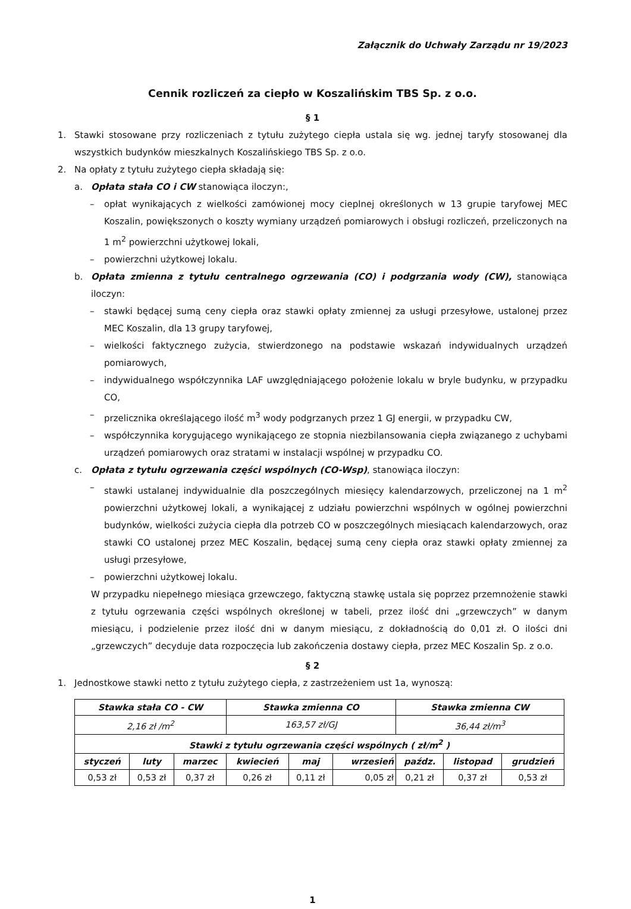Załącznik do Uchwały Zarządu nr 19/2023
Cennik rozliczeń za ciepło w Koszalińskim TBS Sp. z o.o.
§ 1
1. Stawki stosowane przy rozliczeniach z tytułu zużytego ciepła ustala się wg. jednej taryfy stosowanej dla wszystkich budynków mieszkalnych Koszalińskiego TBS Sp. z o.o.
2. Na opłaty z tytułu zużytego ciepła składają się:
a. Opłata stała CO i CW stanowiąca iloczyn:,
– opłat wynikających z wielkości zamówionej mocy cieplnej określonych w 13 grupie taryfowej MEC Koszalin, powiększonych o koszty wymiany urządzeń pomiarowych i obsługi rozliczeń, przeliczonych na 1 m<sup>2</sup> powierzchni użytkowej lokali,
– powierzchni użytkowej lokalu.
b. Opłata zmienna z tytułu centralnego ogrzewania (CO) i podgrzania wody (CW), stanowiąca iloczyn:
– stawki będącej sumą ceny ciepła oraz stawki opłaty zmiennej za usługi przesyłowe, ustalonej przez MEC Koszalin, dla 13 grupy taryfowej,
– wielkości faktycznego zużycia, stwierdzonego na podstawie wskazań indywidualnych urządzeń pomiarowych,
– indywidualnego współczynnika LAF uwzględniającego położenie lokalu w bryle budynku, w przypadku CO,
– przelicznika określającego ilość m<sup>3</sup> wody podgrzanych przez 1 GJ energii, w przypadku CW,
– współczynnika korygującego wynikającego ze stopnia niezbilansowania ciepła związanego z uchybami urządzeń pomiarowych oraz stratami w instalacji wspólnej w przypadku CO.
c. Opłata z tytułu ogrzewania części wspólnych (CO-Wsp), stanowiąca iloczyn:
– stawki ustalanej indywidualnie dla poszczególnych miesięcy kalendarzowych, przeliczonej na 1 m<sup>2</sup> powierzchni użytkowej lokali, a wynikającej z udziału powierzchni wspólnych w ogólnej powierzchni budynków, wielkości zużycia ciepła dla potrzeb CO w poszczególnych miesiącach kalendarzowych, oraz stawki CO ustalonej przez MEC Koszalin, będącej sumą ceny ciepła oraz stawki opłaty zmiennej za usługi przesyłowe,
– powierzchni użytkowej lokalu.
W przypadku niepełnego miesiąca grzewczego, faktyczną stawkę ustala się poprzez przemnożenie stawki z tytułu ogrzewania części wspólnych określonej w tabeli, przez ilość dni „grzewczych” w danym miesiącu, i podzielenie przez ilość dni w danym miesiącu, z dokładnością do 0,01 zł. O ilości dni „grzewczych” decyduje data rozpoczęcia lub zakończenia dostawy ciepła, przez MEC Koszalin Sp. z o.o.
§ 2
1. Jednostkowe stawki netto z tytułu zużytego ciepła, z zastrzeżeniem ust 1a, wynoszą:
| Stawka stała CO - CW | | | Stawka zmienna CO | | | Stawka zmienna CW | | |
| --- | --- | --- | --- | --- | --- | --- | --- | --- |
| 2,16 zł /m<sup>2</sup> | | | 163,57 zł/GJ | | | 36,44 zł/m<sup>3</sup> | | |
| Stawki z tytułu ogrzewania części wspólnych ( zł/m<sup>2</sup> ) | | | | | | | | |
| styczeń | luty | marzec | kwiecień | maj | wrzesień | paźdz. | listopad | grudzień |
| 0,53 zł | 0,53 zł | 0,37 zł | 0,26 zł | 0,11 zł | 0,05 zł | 0,21 zł | 0,37 zł | 0,53 zł |
1